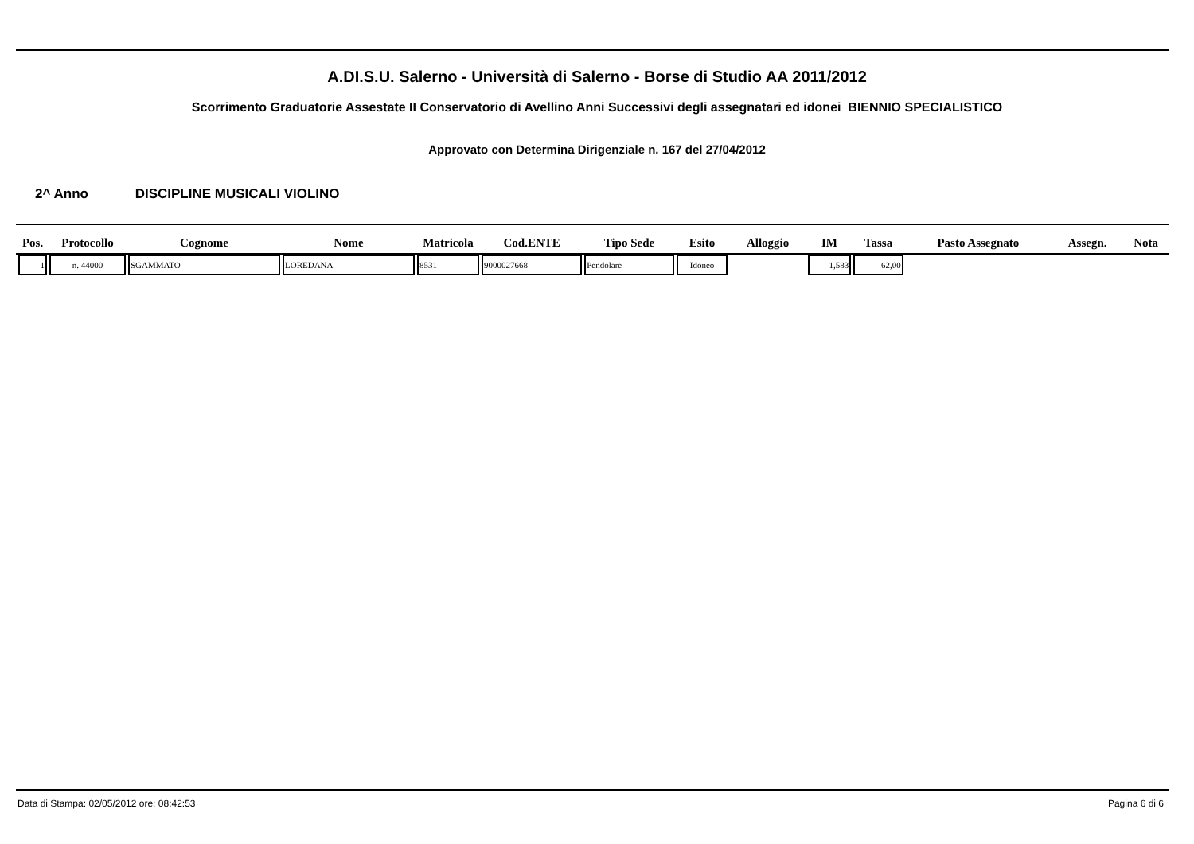A.DI.S.U. Salerno - Università di Salerno - Borse di Studio AA 2011/2012
Scorrimento Graduatorie Assestate II Conservatorio di Avellino Anni Successivi degli assegnatari ed idonei BIENNIO SPECIALISTICO
Approvato con Determina Dirigenziale n. 167 del 27/04/2012
2^ Anno DISCIPLINE MUSICALI VIOLINO
| Pos. | Protocollo | Cognome | Nome | Matricola | Cod.ENTE | Tipo Sede | Esito | Alloggio | IM | Tassa | Pasto Assegnato | Assegn. | Nota |
| --- | --- | --- | --- | --- | --- | --- | --- | --- | --- | --- | --- | --- | --- |
| 1 | n. 44000 | SGAMMATO | LOREDANA | 8531 | 9000027668 | Pendolare | Idoneo | | 1,583 | 62,00 | | | |
Data di Stampa: 02/05/2012 ore: 08:42:53 Pagina 6 di 6